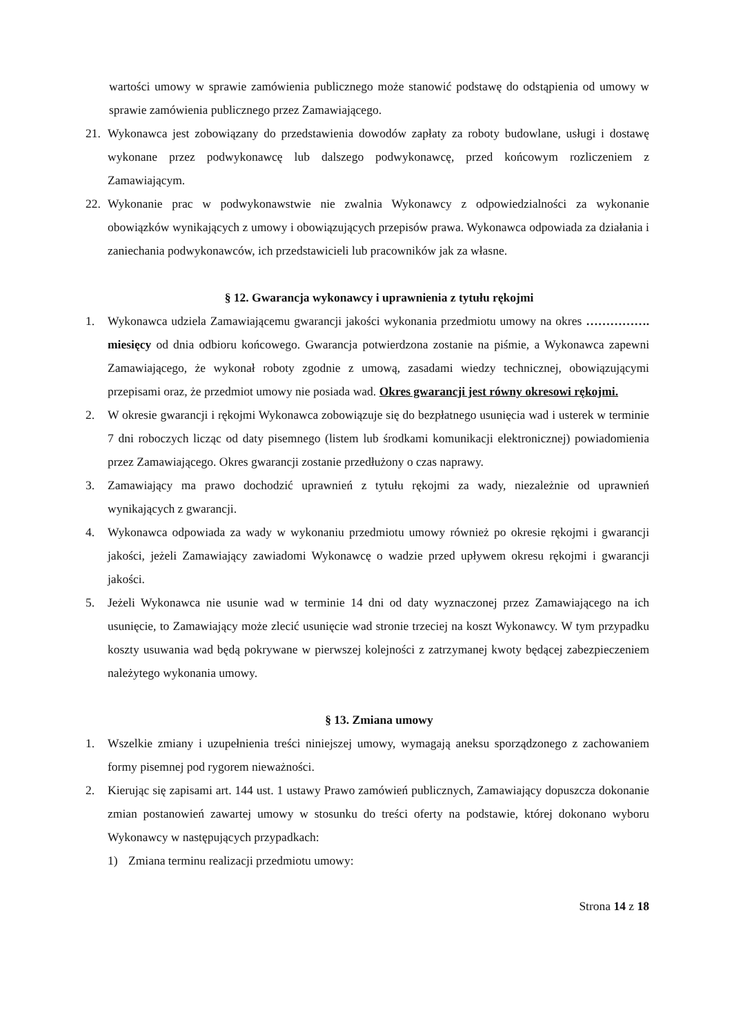wartości umowy w sprawie zamówienia publicznego może stanowić podstawę do odstąpienia od umowy w sprawie zamówienia publicznego przez Zamawiającego.
21. Wykonawca jest zobowiązany do przedstawienia dowodów zapłaty za roboty budowlane, usługi i dostawę wykonane przez podwykonawcę lub dalszego podwykonawcę, przed końcowym rozliczeniem z Zamawiającym.
22. Wykonanie prac w podwykonawstwie nie zwalnia Wykonawcy z odpowiedzialności za wykonanie obowiązków wynikających z umowy i obowiązujących przepisów prawa. Wykonawca odpowiada za działania i zaniechania podwykonawców, ich przedstawicieli lub pracowników jak za własne.
§ 12. Gwarancja wykonawcy i uprawnienia z tytułu rękojmi
1. Wykonawca udziela Zamawiającemu gwarancji jakości wykonania przedmiotu umowy na okres ……………. miesięcy od dnia odbioru końcowego. Gwarancja potwierdzona zostanie na piśmie, a Wykonawca zapewni Zamawiającego, że wykonał roboty zgodnie z umową, zasadami wiedzy technicznej, obowiązującymi przepisami oraz, że przedmiot umowy nie posiada wad. Okres gwarancji jest równy okresowi rękojmi.
2. W okresie gwarancji i rękojmi Wykonawca zobowiązuje się do bezpłatnego usunięcia wad i usterek w terminie 7 dni roboczych licząc od daty pisemnego (listem lub środkami komunikacji elektronicznej) powiadomienia przez Zamawiającego. Okres gwarancji zostanie przedłużony o czas naprawy.
3. Zamawiający ma prawo dochodzić uprawnień z tytułu rękojmi za wady, niezależnie od uprawnień wynikających z gwarancji.
4. Wykonawca odpowiada za wady w wykonaniu przedmiotu umowy również po okresie rękojmi i gwarancji jakości, jeżeli Zamawiający zawiadomi Wykonawcę o wadzie przed upływem okresu rękojmi i gwarancji jakości.
5. Jeżeli Wykonawca nie usunie wad w terminie 14 dni od daty wyznaczonej przez Zamawiającego na ich usunięcie, to Zamawiający może zlecić usunięcie wad stronie trzeciej na koszt Wykonawcy. W tym przypadku koszty usuwania wad będą pokrywane w pierwszej kolejności z zatrzymanej kwoty będącej zabezpieczeniem należytego wykonania umowy.
§ 13. Zmiana umowy
1. Wszelkie zmiany i uzupełnienia treści niniejszej umowy, wymagają aneksu sporządzonego z zachowaniem formy pisemnej pod rygorem nieważności.
2. Kierując się zapisami art. 144 ust. 1 ustawy Prawo zamówień publicznych, Zamawiający dopuszcza dokonanie zmian postanowień zawartej umowy w stosunku do treści oferty na podstawie, której dokonano wyboru Wykonawcy w następujących przypadkach:
1) Zmiana terminu realizacji przedmiotu umowy:
Strona 14 z 18